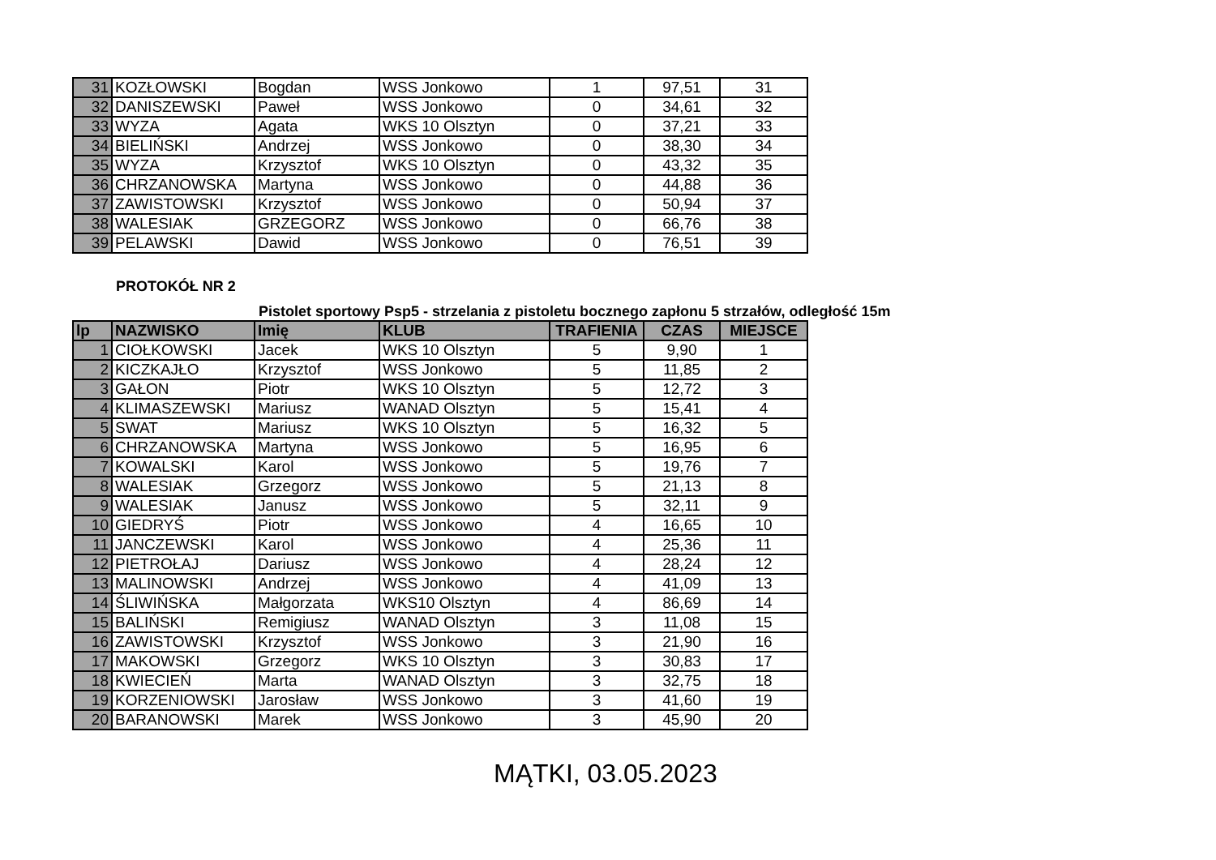| 31 | KOZŁOWSKI | Bogdan | WSS Jonkowo | 1 | 97,51 | 31 |
| 32 | DANISZEWSKI | Paweł | WSS Jonkowo | 0 | 34,61 | 32 |
| 33 | WYZA | Agata | WKS 10 Olsztyn | 0 | 37,21 | 33 |
| 34 | BIELIŃSKI | Andrzej | WSS Jonkowo | 0 | 38,30 | 34 |
| 35 | WYZA | Krzysztof | WKS 10 Olsztyn | 0 | 43,32 | 35 |
| 36 | CHRZANOWSKA | Martyna | WSS Jonkowo | 0 | 44,88 | 36 |
| 37 | ZAWISTOWSKI | Krzysztof | WSS Jonkowo | 0 | 50,94 | 37 |
| 38 | WALESIAK | GRZEGORZ | WSS Jonkowo | 0 | 66,76 | 38 |
| 39 | PELAWSKI | Dawid | WSS Jonkowo | 0 | 76,51 | 39 |
PROTOKÓŁ NR 2
Pistolet sportowy Psp5 - strzelania z pistoletu bocznego zapłonu 5 strzałów, odległość 15m
| lp | NAZWISKO | Imię | KLUB | TRAFIENIA | CZAS | MIEJSCE |
| --- | --- | --- | --- | --- | --- | --- |
| 1 | CIOŁKOWSKI | Jacek | WKS 10 Olsztyn | 5 | 9,90 | 1 |
| 2 | KICZKAJŁO | Krzysztof | WSS Jonkowo | 5 | 11,85 | 2 |
| 3 | GAŁON | Piotr | WKS 10 Olsztyn | 5 | 12,72 | 3 |
| 4 | KLIMASZEWSKI | Mariusz | WANAD Olsztyn | 5 | 15,41 | 4 |
| 5 | SWAT | Mariusz | WKS 10 Olsztyn | 5 | 16,32 | 5 |
| 6 | CHRZANOWSKA | Martyna | WSS Jonkowo | 5 | 16,95 | 6 |
| 7 | KOWALSKI | Karol | WSS Jonkowo | 5 | 19,76 | 7 |
| 8 | WALESIAK | Grzegorz | WSS Jonkowo | 5 | 21,13 | 8 |
| 9 | WALESIAK | Janusz | WSS Jonkowo | 5 | 32,11 | 9 |
| 10 | GIEDRYŚ | Piotr | WSS Jonkowo | 4 | 16,65 | 10 |
| 11 | JANCZEWSKI | Karol | WSS Jonkowo | 4 | 25,36 | 11 |
| 12 | PIETROŁAJ | Dariusz | WSS Jonkowo | 4 | 28,24 | 12 |
| 13 | MALINOWSKI | Andrzej | WSS Jonkowo | 4 | 41,09 | 13 |
| 14 | ŚLIWIŃSKA | Małgorzata | WKS10 Olsztyn | 4 | 86,69 | 14 |
| 15 | BALIŃSKI | Remigiusz | WANAD Olsztyn | 3 | 11,08 | 15 |
| 16 | ZAWISTOWSKI | Krzysztof | WSS Jonkowo | 3 | 21,90 | 16 |
| 17 | MAKOWSKI | Grzegorz | WKS 10 Olsztyn | 3 | 30,83 | 17 |
| 18 | KWIECIEŃ | Marta | WANAD Olsztyn | 3 | 32,75 | 18 |
| 19 | KORZENIOWSKI | Jarosław | WSS Jonkowo | 3 | 41,60 | 19 |
| 20 | BARANOWSKI | Marek | WSS Jonkowo | 3 | 45,90 | 20 |
MĄTKI, 03.05.2023